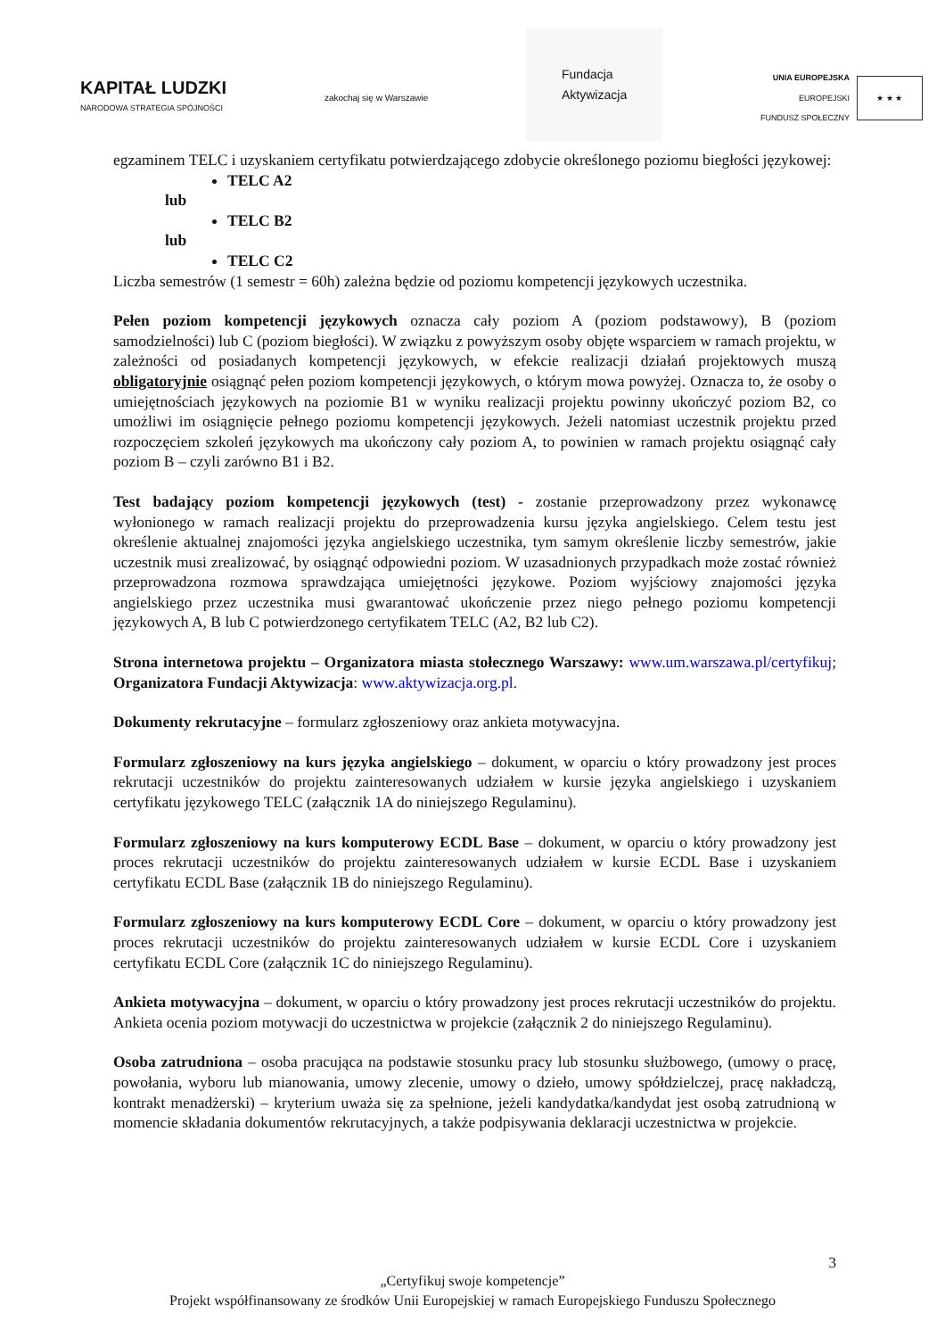KAPITAŁ LUDZKI
NARODOWA STRATEGIA SPÓJNOŚCI
zakochaj się w Warszawie
Fundacja
Aktywizacja
UNIA EUROPEJSKA
EUROPEJSKI
FUNDUSZ SPOŁECZNY
★ ★ ★
egzaminem TELC i uzyskaniem certyfikatu potwierdzającego zdobycie określonego poziomu biegłości językowej:
TELC A2
lub
TELC B2
lub
TELC C2
Liczba semestrów (1 semestr = 60h) zależna będzie od poziomu kompetencji językowych uczestnika.
Pełen poziom kompetencji językowych oznacza cały poziom A (poziom podstawowy), B (poziom samodzielności) lub C (poziom biegłości). W związku z powyższym osoby objęte wsparciem w ramach projektu, w zależności od posiadanych kompetencji językowych, w efekcie realizacji działań projektowych muszą obligatoryjnie osiągnąć pełen poziom kompetencji językowych, o którym mowa powyżej. Oznacza to, że osoby o umiejętnościach językowych na poziomie B1 w wyniku realizacji projektu powinny ukończyć poziom B2, co umożliwi im osiągnięcie pełnego poziomu kompetencji językowych. Jeżeli natomiast uczestnik projektu przed rozpoczęciem szkoleń językowych ma ukończony cały poziom A, to powinien w ramach projektu osiągnąć cały poziom B – czyli zarówno B1 i B2.
Test badający poziom kompetencji językowych (test) - zostanie przeprowadzony przez wykonawcę wyłonionego w ramach realizacji projektu do przeprowadzenia kursu języka angielskiego. Celem testu jest określenie aktualnej znajomości języka angielskiego uczestnika, tym samym określenie liczby semestrów, jakie uczestnik musi zrealizować, by osiągnąć odpowiedni poziom. W uzasadnionych przypadkach może zostać również przeprowadzona rozmowa sprawdzająca umiejętności językowe. Poziom wyjściowy znajomości języka angielskiego przez uczestnika musi gwarantować ukończenie przez niego pełnego poziomu kompetencji językowych A, B lub C potwierdzonego certyfikatem TELC (A2, B2 lub C2).
Strona internetowa projektu – Organizatora miasta stołecznego Warszawy: www.um.warszawa.pl/certyfikuj; Organizatora Fundacji Aktywizacja: www.aktywizacja.org.pl.
Dokumenty rekrutacyjne – formularz zgłoszeniowy oraz ankieta motywacyjna.
Formularz zgłoszeniowy na kurs języka angielskiego – dokument, w oparciu o który prowadzony jest proces rekrutacji uczestników do projektu zainteresowanych udziałem w kursie języka angielskiego i uzyskaniem certyfikatu językowego TELC (załącznik 1A do niniejszego Regulaminu).
Formularz zgłoszeniowy na kurs komputerowy ECDL Base – dokument, w oparciu o który prowadzony jest proces rekrutacji uczestników do projektu zainteresowanych udziałem w kursie ECDL Base i uzyskaniem certyfikatu ECDL Base (załącznik 1B do niniejszego Regulaminu).
Formularz zgłoszeniowy na kurs komputerowy ECDL Core – dokument, w oparciu o który prowadzony jest proces rekrutacji uczestników do projektu zainteresowanych udziałem w kursie ECDL Core i uzyskaniem certyfikatu ECDL Core (załącznik 1C do niniejszego Regulaminu).
Ankieta motywacyjna – dokument, w oparciu o który prowadzony jest proces rekrutacji uczestników do projektu. Ankieta ocenia poziom motywacji do uczestnictwa w projekcie (załącznik 2 do niniejszego Regulaminu).
Osoba zatrudniona – osoba pracująca na podstawie stosunku pracy lub stosunku służbowego, (umowy o pracę, powołania, wyboru lub mianowania, umowy zlecenie, umowy o dzieło, umowy spółdzielczej, pracę nakładczą, kontrakt menadżerski) – kryterium uważa się za spełnione, jeżeli kandydatka/kandydat jest osobą zatrudnioną w momencie składania dokumentów rekrutacyjnych, a także podpisywania deklaracji uczestnictwa w projekcie.
3
„Certyfikuj swoje kompetencje”
Projekt współfinansowany ze środków Unii Europejskiej w ramach Europejskiego Funduszu Społecznego